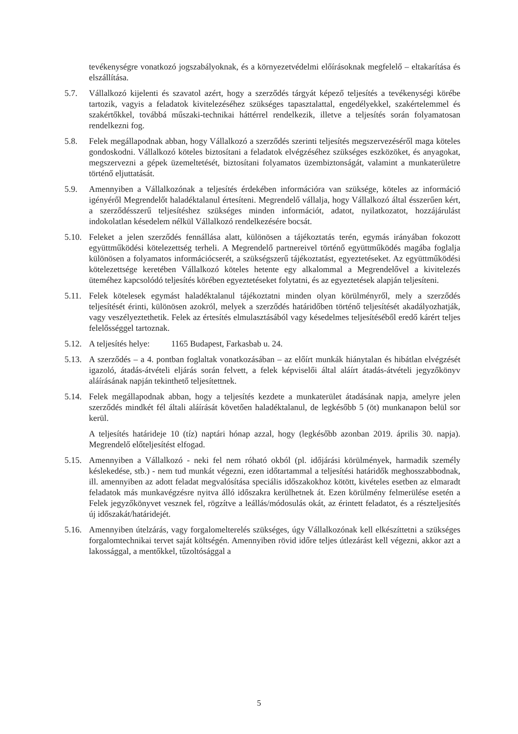tevékenységre vonatkozó jogszabályoknak, és a környezetvédelmi előírásoknak megfelelő – eltakarítása és elszállítása.
5.7. Vállalkozó kijelenti és szavatol azért, hogy a szerződés tárgyát képező teljesítés a tevékenységi körébe tartozik, vagyis a feladatok kivitelezéséhez szükséges tapasztalattal, engedélyekkel, szakértelemmel és szakértőkkel, továbbá műszaki-technikai háttérrel rendelkezik, illetve a teljesítés során folyamatosan rendelkezni fog.
5.8. Felek megállapodnak abban, hogy Vállalkozó a szerződés szerinti teljesítés megszervezéséről maga köteles gondoskodni. Vállalkozó köteles biztosítani a feladatok elvégzéséhez szükséges eszközöket, és anyagokat, megszervezni a gépek üzemeltetését, biztosítani folyamatos üzembiztonságát, valamint a munkaterületre történő eljuttatását.
5.9. Amennyiben a Vállalkozónak a teljesítés érdekében információra van szüksége, köteles az információ igényéről Megrendelőt haladéktalanul értesíteni. Megrendelő vállalja, hogy Vállalkozó által ésszerűen kért, a szerződésszerű teljesítéshez szükséges minden információt, adatot, nyilatkozatot, hozzájárulást indokolatlan késedelem nélkül Vállalkozó rendelkezésére bocsát.
5.10.
Feleket a jelen szerződés fennállása alatt, különösen a tájékoztatás terén, egymás irányában fokozott együttműködési kötelezettség terheli. A Megrendelő partnereivel történő együttműködés magába foglalja különösen a folyamatos információcserét, a szükségszerű tájékoztatást, egyeztetéseket. Az együttműködési kötelezettsége keretében Vállalkozó köteles hetente egy alkalommal a Megrendelővel a kivitelezés üteméhez kapcsolódó teljesítés körében egyeztetéseket folytatni, és az egyeztetések alapján teljesíteni.
5.11.
Felek kötelesek egymást haladéktalanul tájékoztatni minden olyan körülményről, mely a szerződés teljesítését érinti, különösen azokról, melyek a szerződés határidőben történő teljesítését akadályozhatják, vagy veszélyeztethetik. Felek az értesítés elmulasztásából vagy késedelmes teljesítéséből eredő kárért teljes felelősséggel tartoznak.
5.12.
A teljesítés helye: 1165 Budapest, Farkasbab u. 24.
5.13.
A szerződés – a 4. pontban foglaltak vonatkozásában – az előírt munkák hiánytalan és hibátlan elvégzését igazoló, átadás-átvételi eljárás során felvett, a felek képviselői által aláírt átadás-átvételi jegyzőkönyv aláírásának napján tekinthető teljesítettnek.
5.14.
Felek megállapodnak abban, hogy a teljesítés kezdete a munkaterület átadásának napja, amelyre jelen szerződés mindkét fél általi aláírását követően haladéktalanul, de legkésőbb 5 (öt) munkanapon belül sor kerül.
A teljesítés határideje 10 (tíz) naptári hónap azzal, hogy (legkésőbb azonban 2019. április 30. napja). Megrendelő előteljesítést elfogad.
5.15.
Amennyiben a Vállalkozó - neki fel nem róható okból (pl. időjárási körülmények, harmadik személy késlekedése, stb.) - nem tud munkát végezni, ezen időtartammal a teljesítési határidők meghosszabbodnak, ill. amennyiben az adott feladat megvalósítása speciális időszakokhoz kötött, kivételes esetben az elmaradt feladatok más munkavégzésre nyitva álló időszakra kerülhetnek át. Ezen körülmény felmerülése esetén a Felek jegyzőkönyvet vesznek fel, rögzítve a leállás/módosulás okát, az érintett feladatot, és a részteljesítés új időszakát/határidejét.
5.16.
Amennyiben útelzárás, vagy forgalomelterelés szükséges, úgy Vállalkozónak kell elkészíttetni a szükséges forgalomtechnikai tervet saját költségén. Amennyiben rövid időre teljes útlezárást kell végezni, akkor azt a lakossággal, a mentőkkel, tűzoltósággal a
5